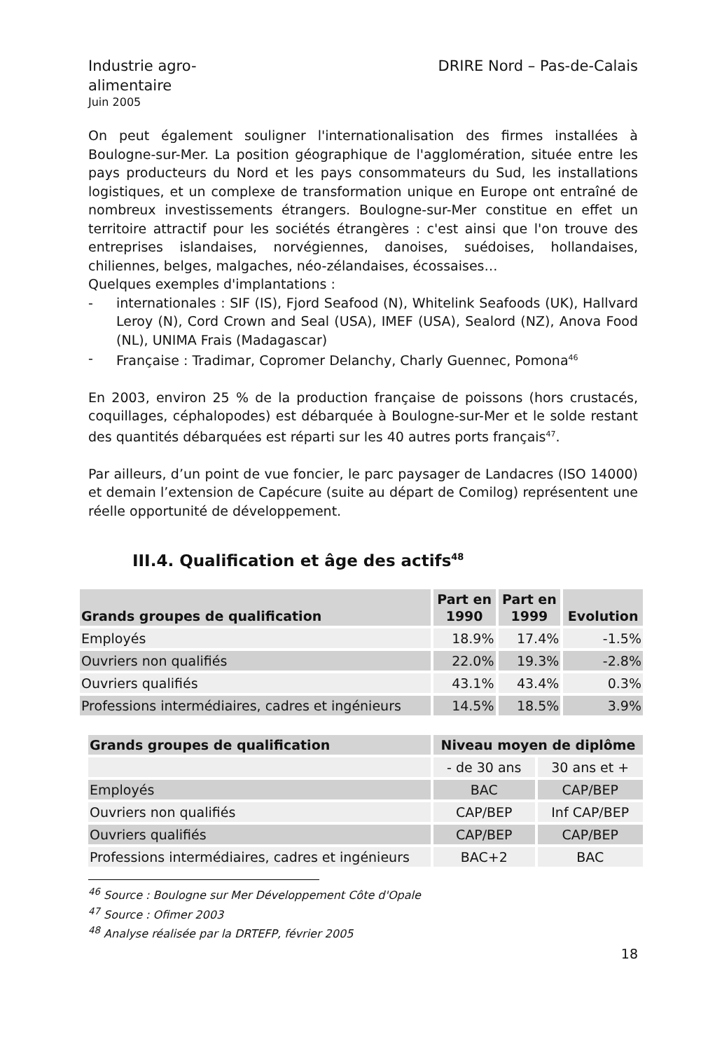Industrie agro-
alimentaire
Juin 2005
DRIRE Nord – Pas-de-Calais
On peut également souligner l'internationalisation des firmes installées à Boulogne-sur-Mer. La position géographique de l'agglomération, située entre les pays producteurs du Nord et les pays consommateurs du Sud, les installations logistiques, et un complexe de transformation unique en Europe ont entraîné de nombreux investissements étrangers. Boulogne-sur-Mer constitue en effet un territoire attractif pour les sociétés étrangères : c'est ainsi que l'on trouve des entreprises islandaises, norvégiennes, danoises, suédoises, hollandaises, chiliennes, belges, malgaches, néo-zélandaises, écossaises…
Quelques exemples d'implantations :
- internationales : SIF (IS), Fjord Seafood (N), Whitelink Seafoods (UK), Hallvard Leroy (N), Cord Crown and Seal (USA), IMEF (USA), Sealord (NZ), Anova Food (NL), UNIMA Frais (Madagascar)
- Française : Tradimar, Copromer Delanchy, Charly Guennec, Pomona<sup>46</sup>
En 2003, environ 25 % de la production française de poissons (hors crustacés, coquillages, céphalopodes) est débarquée à Boulogne-sur-Mer et le solde restant des quantités débarquées est réparti sur les 40 autres ports français<sup>47</sup>.
Par ailleurs, d’un point de vue foncier, le parc paysager de Landacres (ISO 14000) et demain l’extension de Capécure (suite au départ de Comilog) représentent une réelle opportunité de développement.
III.4. Qualification et âge des actifs<sup>48</sup>
| Grands groupes de qualification | Part en 1990 | Part en 1999 | Evolution |
| --- | --- | --- | --- |
| Employés | 18.9% | 17.4% | -1.5% |
| Ouvriers non qualifiés | 22.0% | 19.3% | -2.8% |
| Ouvriers qualifiés | 43.1% | 43.4% | 0.3% |
| Professions intermédiaires, cadres et ingénieurs | 14.5% | 18.5% | 3.9% |
| Grands groupes de qualification | Niveau moyen de diplôme | |
| --- | --- | --- |
| | - de 30 ans | 30 ans et + |
| Employés | BAC | CAP/BEP |
| Ouvriers non qualifiés | CAP/BEP | Inf CAP/BEP |
| Ouvriers qualifiés | CAP/BEP | CAP/BEP |
| Professions intermédiaires, cadres et ingénieurs | BAC+2 | BAC |
<sup>46</sup> Source : Boulogne sur Mer Développement Côte d'Opale
<sup>47</sup> Source : Ofimer 2003
<sup>48</sup> Analyse réalisée par la DRTEFP, février 2005
18